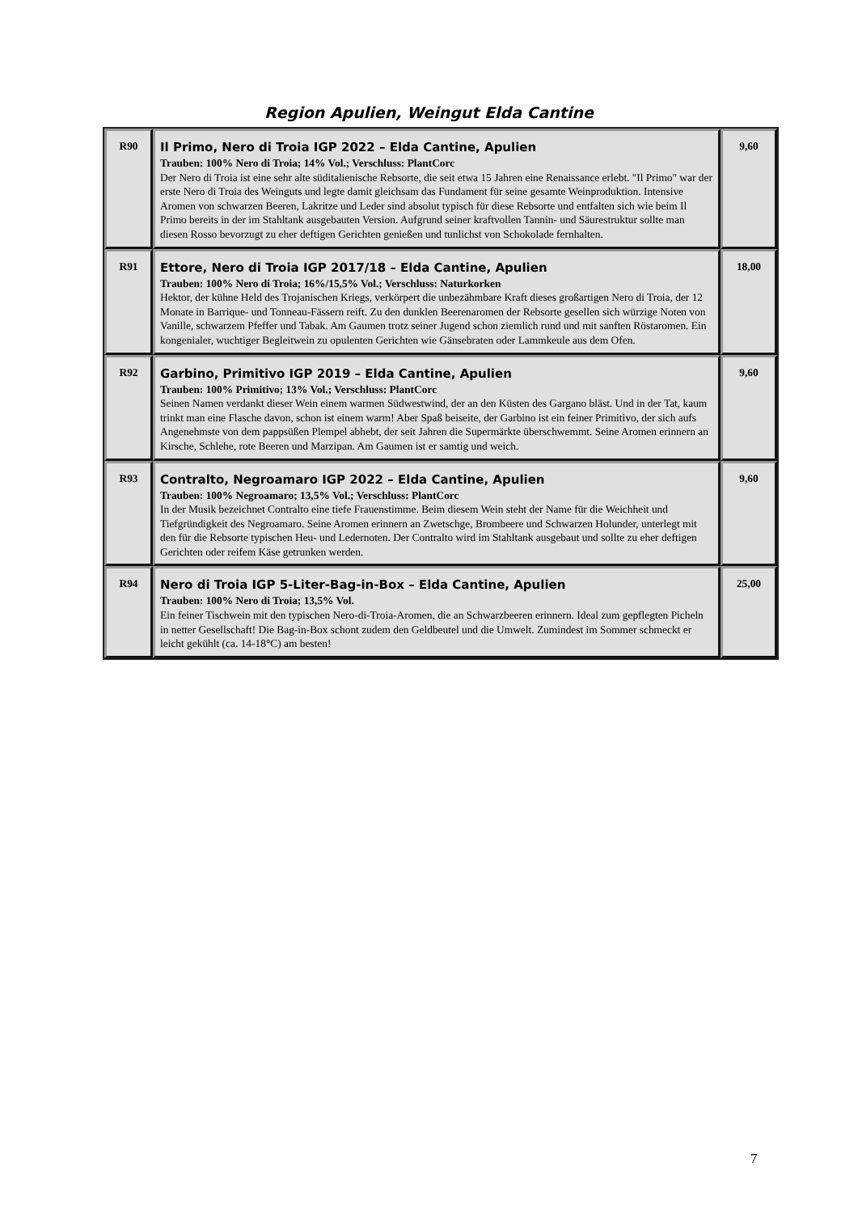Region Apulien, Weingut Elda Cantine
| R90 | Il Primo, Nero di Troia IGP 2022 – Elda Cantine, Apulien Trauben: 100% Nero di Troia; 14% Vol.; Verschluss: PlantCorc Der Nero di Troia ist eine sehr alte süditalienische Rebsorte, die seit etwa 15 Jahren eine Renaissance erlebt. "Il Primo" war der erste Nero di Troia des Weinguts und legte damit gleichsam das Fundament für seine gesamte Weinproduktion. Intensive Aromen von schwarzen Beeren, Lakritze und Leder sind absolut typisch für diese Rebsorte und entfalten sich wie beim Il Primo bereits in der im Stahltank ausgebauten Version. Aufgrund seiner kraftvollen Tannin- und Säurestruktur sollte man diesen Rosso bevorzugt zu eher deftigen Gerichten genießen und tunlichst von Schokolade fernhalten. | 9,60 |
| R91 | Ettore, Nero di Troia IGP 2017/18 – Elda Cantine, Apulien Trauben: 100% Nero di Troia; 16%/15,5% Vol.; Verschluss: Naturkorken Hektor, der kühne Held des Trojanischen Kriegs, verkörpert die unbezähmbare Kraft dieses großartigen Nero di Troia, der 12 Monate in Barrique- und Tonneau-Fässern reift. Zu den dunklen Beerenaromen der Rebsorte gesellen sich würzige Noten von Vanille, schwarzem Pfeffer und Tabak. Am Gaumen trotz seiner Jugend schon ziemlich rund und mit sanften Röstaromen. Ein kongenialer, wuchtiger Begleitwein zu opulenten Gerichten wie Gänsebraten oder Lammkeule aus dem Ofen. | 18,00 |
| R92 | Garbino, Primitivo IGP 2019 – Elda Cantine, Apulien Trauben: 100% Primitivo; 13% Vol.; Verschluss: PlantCorc Seinen Namen verdankt dieser Wein einem warmen Südwestwind, der an den Küsten des Gargano bläst. Und in der Tat, kaum trinkt man eine Flasche davon, schon ist einem warm! Aber Spaß beiseite, der Garbino ist ein feiner Primitivo, der sich aufs Angenehmste von dem pappsüßen Plempel abhebt, der seit Jahren die Supermärkte überschwemmt. Seine Aromen erinnern an Kirsche, Schlehe, rote Beeren und Marzipan. Am Gaumen ist er samtig und weich. | 9,60 |
| R93 | Contralto, Negroamaro IGP 2022 – Elda Cantine, Apulien Trauben: 100% Negroamaro; 13,5% Vol.; Verschluss: PlantCorc In der Musik bezeichnet Contralto eine tiefe Frauenstimme. Beim diesem Wein steht der Name für die Weichheit und Tiefgründigkeit des Negroamaro. Seine Aromen erinnern an Zwetschge, Brombeere und Schwarzen Holunder, unterlegt mit den für die Rebsorte typischen Heu- und Ledernoten. Der Contralto wird im Stahltank ausgebaut und sollte zu eher deftigen Gerichten oder reifem Käse getrunken werden. | 9,60 |
| R94 | Nero di Troia IGP 5-Liter-Bag-in-Box – Elda Cantine, Apulien Trauben: 100% Nero di Troia; 13,5% Vol. Ein feiner Tischwein mit den typischen Nero-di-Troia-Aromen, die an Schwarzbeeren erinnern. Ideal zum gepflegten Picheln in netter Gesellschaft! Die Bag-in-Box schont zudem den Geldbeutel und die Umwelt. Zumindest im Sommer schmeckt er leicht gekühlt (ca. 14-18°C) am besten! | 25,00 |
7